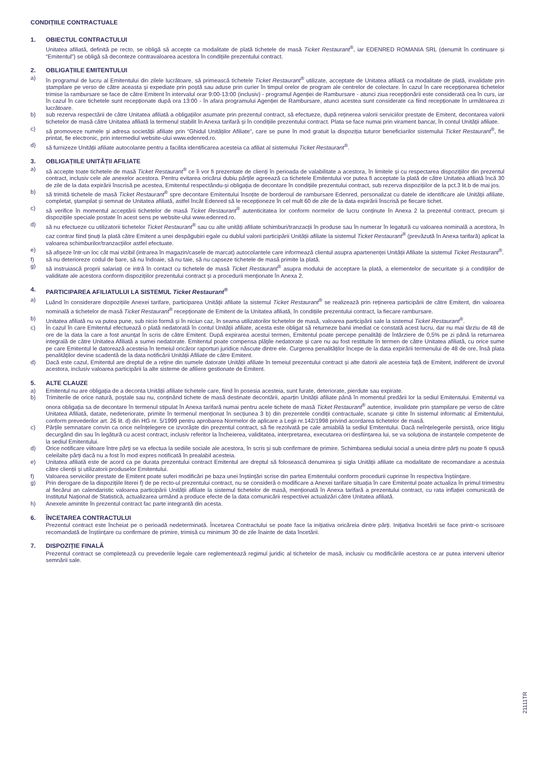CONDIȚIILE CONTRACTUALE
1. OBIECTUL CONTRACTULUI
Unitatea afiliată, definită pe recto, se obligă să accepte ca modalitate de plată tichetele de masă Ticket Restaurant<sup>®</sup>, iar EDENRED ROMANIA SRL (denumit în continuare și “Emitentul”) se obligă să deconteze contravaloarea acestora în condițiile prezentului contract.
2. OBLIGAȚIILE EMITENTULUI
a) în programul de lucru al Emitentului din zilele lucrătoare, să primească tichetele Ticket Restaurant<sup>®</sup> utilizate, acceptate de Unitatea afiliată ca modalitate de plată, invalidate prin ștampilare pe verso de către aceasta și expediate prin poștă sau aduse prin curier în timpul orelor de program ale centrelor de colectare. În cazul în care recepționarea tichetelor trimise la rambursare se face de către Emitent în intervalul orar 9:00-13:00 (inclusiv) - programul Agenției de Rambursare - atunci ziua recepționării este considerată cea în curs, iar în cazul în care tichetele sunt recepționate după ora 13:00 - în afara programului Agenției de Rambursare, atunci acestea sunt considerate ca fiind recepționate în următoarea zi lucrătoare.
b) sub rezerva respectării de către Unitatea afiliată a obligațiilor asumate prin prezentul contract, să efectueze, după reținerea valorii serviciilor prestate de Emitent, decontarea valorii tichetelor de masă către Unitatea afiliată la termenul stabilit în Anexa tarifară și în condițiile prezentului contract. Plata se face numai prin virament bancar, în contul Unității afiliate.
c) să promoveze numele și adresa societății afiliate prin “Ghidul Unităților Afiliate”, care se pune în mod gratuit la dispoziția tuturor beneficiarilor sistemului Ticket Restaurant<sup>®</sup>, fie printat, fie electronic, prin intermediul website-ului www.edenred.ro.
d) să furnizeze Unității afiliate autocolante pentru a facilita identificarea acesteia ca afiliat al sistemului Ticket Restaurant<sup>®</sup>.
3. OBLIGAȚIILE UNITĂȚII AFILIATE
a) să accepte toate tichetele de masă Ticket Restaurant<sup>®</sup> ce îi vor fi prezentate de clienți în perioada de valabilitate a acestora, în limitele și cu respectarea dispozițiilor din prezentul contract, inclusiv cele ale anexelor acestora. Pentru evitarea oricărui dubiu părțile agreează ca tichetele Emitentului vor putea fi acceptate la plată de către Unitatea afiliată încă 30 de zile de la data expirării înscrisă pe acestea, Emitentul respectându-și obligația de decontare în condițiile prezentului contract, sub rezerva dispozițiilor de la pct.3 lit.b de mai jos.
b) să trimită tichetele de masă Ticket Restaurant<sup>®</sup> spre decontare Emitentului însoțite de borderoul de rambursare Edenred, personalizat cu datele de identificare ale Unității afiliate, completat, ștampilat și semnat de Unitatea afiliată, astfel încât Edenred să le recepționeze în cel mult 60 de zile de la data expirării înscrisă pe fiecare tichet.
c) să verifice în momentul acceptării tichetelor de masă Ticket Restaurant<sup>®</sup> autenticitatea lor conform normelor de lucru conținute în Anexa 2 la prezentul contract, precum și dispozițiile speciale postate în acest sens pe website-ului www.edenred.ro.
d) să nu efectueze cu utilizatorii tichetelor Ticket Restaurant<sup>®</sup> sau cu alte unități afiliate schimburi/tranzacții în produse sau în numerar în legatură cu valoarea nominală a acestora, în caz contrar fiind ținuți la plată către Emitent a unei despăgubiri egale cu dublul valorii participării Unității afiliate la sistemul Ticket Restaurant<sup>®</sup> (prevăzută în Anexa tarifară) aplicat la valoarea schimburilor/tranzacțiilor astfel efectuate.
e) să afișeze într-un loc cât mai vizibil (intrarea în magazin/casele de marcat) autocolantele care informează clientul asupra apartenenței Unității Afiliate la sistemul Ticket Restaurant<sup>®</sup>.
f) să nu deterioreze codul de bare, să nu îndoaie, să nu taie, să nu capseze tichetele de masă primite la plată.
g) să instruiască proprii salariați ce intră în contact cu tichetele de masă Ticket Restaurant<sup>®</sup> asupra modului de acceptare la plată, a elementelor de securitate și a condițiilor de validitate ale acestora conform dispozițiilor prezentului contract și a procedurii menționate în Anexa 2.
4. PARTICIPAREA AFILIATULUI LA SISTEMUL Ticket Restaurant<sup>®</sup>
a) Luând în considerare dispozițiile Anexei tarifare, participarea Unității afiliate la sistemul Ticket Restaurant<sup>®</sup> se realizează prin reținerea participării de către Emitent, din valoarea nominală a tichetelor de masă Ticket Restaurant<sup>®</sup> recepționate de Emitent de la Unitatea afiliată, în condițiile prezentului contract, la fiecare rambursare.
b) Unitatea afiliată nu va putea pune, sub nicio formă și în niciun caz, în seama utilizatorilor tichetelor de masă, valoarea participării sale la sistemul Ticket Restaurant<sup>®</sup>.
c) În cazul în care Emitentul efectuează o plată nedatorată în contul Unității afiliate, acesta este obligat să returneze banii imediat ce constată acest lucru, dar nu mai târziu de 48 de ore de la data la care a fost anunțat în scris de către Emitent. După expirarea acestui termen, Emitentul poate percepe penalități de întârziere de 0,5% pe zi până la returnarea integrală de către Unitatea Afiliată a sumei nedatorate. Emitentul poate compensa plățile nedatorate și care nu au fost restituite în termen de către Unitatea afiliată, cu orice sume pe care Emitentul le datorează acesteia în temeiul oricăror raporturi juridice născute dintre ele. Curgerea penalităților începe de la data expirării termenului de 48 de ore, însă plata penalităților devine scadentă de la data notificării Unității Afiliate de către Emitent.
d) Dacă este cazul, Emitentul are dreptul de a reține din sumele datorate Unității afiliate în temeiul prezentului contract și alte datorii ale acesteia față de Emitent, indiferent de izvorul acestora, inclusiv valoarea participării la alte sisteme de afiliere gestionate de Emitent.
5. ALTE CLAUZE
a) Emitentul nu are obligația de a deconta Unității afiliate tichetele care, fiind în posesia acesteia, sunt furate, deteriorate, pierdute sau expirate.
b) Trimiterile de orice natură, poștale sau nu, conținând tichete de masă destinate decontării, aparțin Unității afiliate până în momentul predării lor la sediul Emitentului. Emitentul va onora obligația sa de decontare în termenul stipulat în Anexa tarifară numai pentru acele tichete de masă Ticket Restaurant<sup>®</sup> autentice, invalidate prin ștampilare pe verso de către Unitatea Afiliată, datate, nedeteriorate, primite în termenul menționat în secțiunea 3 b) din prezentele condiții contractuale, scanate și citite în sistemul informatic al Emitentului, conform prevederilor art. 26 lit. d) din HG nr. 5/1999 pentru aprobarea Normelor de aplicare a Legii nr.142/1998 privind acordarea tichetelor de masă.
c) Părțile semnatare convin ca orice neînțelegere ce izvorăște din prezentul contract, să fie rezolvată pe cale amiabilă la sediul Emitentului. Dacă neînțelegerile persistă, orice litigiu decurgând din sau în legătură cu acest contract, inclusiv referitor la încheierea, validitatea, interpretarea, executarea ori desființarea lui, se va soluționa de instanțele competente de la sediul Emitentului.
d) Orice notificare viitoare între părți se va efectua la sediile sociale ale acestora, în scris și sub confirmare de primire. Schimbarea sediului social a uneia dintre părți nu poate fi opusă celeilalte părți dacă nu a fost în mod expres notificată în prealabil acesteia.
e) Unitatea afiliată este de acord ca pe durata prezentului contract Emitentul are dreptul să folosească denumirea și sigla Unității afiliate ca modalitate de recomandare a acestuia către clienții și utilizatorii produselor Emitentului.
f) Valoarea serviciilor prestate de Emitent poate suferi modificări pe baza unei înștiințări scrise din partea Emitentului conform procedurii cuprinse în respectiva înștiințare.
g) Prin derogare de la dispozițiile literei f) de pe recto-ul prezentului contract, nu se consideră o modificare a Anexei tarifare situația în care Emitentul poate actualiza în primul trimestru al fiecărui an calendaristic valoarea participării Unității afiliate la sistemul tichetelor de masă, menționată în Anexa tarifară a prezentului contract, cu rata inflației comunicată de Institutul Național de Statistică, actualizarea urmând a produce efecte de la data comunicării respectivei actualizări către Unitatea afiliată.
h) Anexele amintite în prezentul contract fac parte integrantă din acesta.
6. ÎNCETAREA CONTRACTULUI
Prezentul contract este încheiat pe o perioadă nedeterminată. Încetarea Contractului se poate face la inițiativa oricăreia dintre părți. Inițiativa încetării se face printr-o scrisoare recomandată de înștiințare cu confirmare de primire, trimisă cu minimum 30 de zile înainte de data încetării.
7. DISPOZIȚIE FINALĂ
Prezentul contract se completează cu prevederile legale care reglementează regimul juridic al tichetelor de masă, inclusiv cu modificările acestora ce ar putea interveni ulterior semnării sale.
21111TR